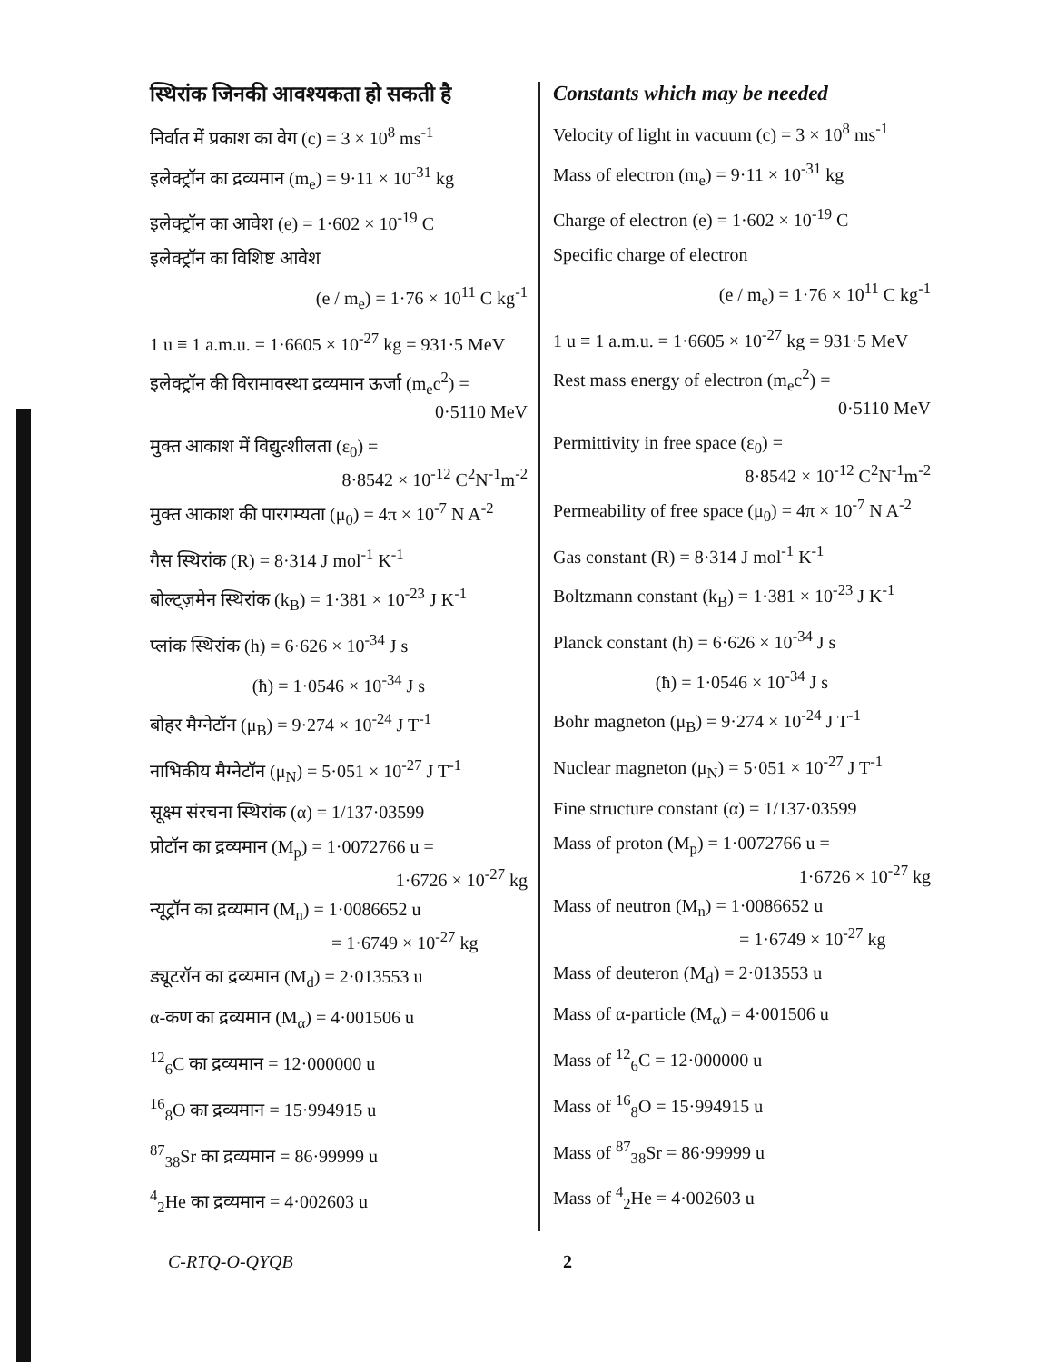स्थिरांक जिनकी आवश्यकता हो सकती है
निर्वात में प्रकाश का वेग (c) = 3 × 10<sup>8</sup> ms<sup>-1</sup>
इलेक्ट्रॉन का द्रव्यमान (m<sub>e</sub>) = 9·11 × 10<sup>-31</sup> kg
इलेक्ट्रॉन का आवेश (e) = 1·602 × 10<sup>-19</sup> C
इलेक्ट्रॉन का विशिष्ट आवेश
(e / m<sub>e</sub>) = 1·76 × 10<sup>11</sup> C kg<sup>-1</sup>
1 u ≡ 1 a.m.u. = 1·6605 × 10<sup>-27</sup> kg = 931·5 MeV
इलेक्ट्रॉन की विरामावस्था द्रव्यमान ऊर्जा (m<sub>e</sub>c<sup>2</sup>) =
0·5110 MeV
मुक्त आकाश में विद्युत्शीलता (ε<sub>0</sub>) =
8·8542 × 10<sup>-12</sup> C<sup>2</sup>N<sup>-1</sup>m<sup>-2</sup>
मुक्त आकाश की पारगम्यता (μ<sub>0</sub>) = 4π × 10<sup>-7</sup> N A<sup>-2</sup>
गैस स्थिरांक (R) = 8·314 J mol<sup>-1</sup> K<sup>-1</sup>
बोल्ट्ज़मेन स्थिरांक (k<sub>B</sub>) = 1·381 × 10<sup>-23</sup> J K<sup>-1</sup>
प्लांक स्थिरांक (h) = 6·626 × 10<sup>-34</sup> J s
(ħ) = 1·0546 × 10<sup>-34</sup> J s
बोहर मैग्नेटॉन (μ<sub>B</sub>) = 9·274 × 10<sup>-24</sup> J T<sup>-1</sup>
नाभिकीय मैग्नेटॉन (μ<sub>N</sub>) = 5·051 × 10<sup>-27</sup> J T<sup>-1</sup>
सूक्ष्म संरचना स्थिरांक (α) = 1/137·03599
प्रोटॉन का द्रव्यमान (M<sub>p</sub>) = 1·0072766 u =
1·6726 × 10<sup>-27</sup> kg
न्यूट्रॉन का द्रव्यमान (M<sub>n</sub>) = 1·0086652 u
= 1·6749 × 10<sup>-27</sup> kg
ड्यूटरॉन का द्रव्यमान (M<sub>d</sub>) = 2·013553 u
α-कण का द्रव्यमान (M<sub>α</sub>) = 4·001506 u
<sup>12</sup> <sub>6</sub>C का द्रव्यमान = 12·000000 u
<sup>16</sup> <sub>8</sub>O का द्रव्यमान = 15·994915 u
<sup>87</sup> <sub>38</sub>Sr का द्रव्यमान = 86·99999 u
<sup>4</sup> <sub>2</sub>He का द्रव्यमान = 4·002603 u
Constants which may be needed
Velocity of light in vacuum (c) = 3 × 10<sup>8</sup> ms<sup>-1</sup>
Mass of electron (m<sub>e</sub>) = 9·11 × 10<sup>-31</sup> kg
Charge of electron (e) = 1·602 × 10<sup>-19</sup> C
Specific charge of electron
(e / m<sub>e</sub>) = 1·76 × 10<sup>11</sup> C kg<sup>-1</sup>
1 u ≡ 1 a.m.u. = 1·6605 × 10<sup>-27</sup> kg = 931·5 MeV
Rest mass energy of electron (m<sub>e</sub>c<sup>2</sup>) =
0·5110 MeV
Permittivity in free space (ε<sub>0</sub>) =
8·8542 × 10<sup>-12</sup> C<sup>2</sup>N<sup>-1</sup>m<sup>-2</sup>
Permeability of free space (μ<sub>0</sub>) = 4π × 10<sup>-7</sup> N A<sup>-2</sup>
Gas constant (R) = 8·314 J mol<sup>-1</sup> K<sup>-1</sup>
Boltzmann constant (k<sub>B</sub>) = 1·381 × 10<sup>-23</sup> J K<sup>-1</sup>
Planck constant (h) = 6·626 × 10<sup>-34</sup> J s
(ħ) = 1·0546 × 10<sup>-34</sup> J s
Bohr magneton (μ<sub>B</sub>) = 9·274 × 10<sup>-24</sup> J T<sup>-1</sup>
Nuclear magneton (μ<sub>N</sub>) = 5·051 × 10<sup>-27</sup> J T<sup>-1</sup>
Fine structure constant (α) = 1/137·03599
Mass of proton (M<sub>p</sub>) = 1·0072766 u =
1·6726 × 10<sup>-27</sup> kg
Mass of neutron (M<sub>n</sub>) = 1·0086652 u
= 1·6749 × 10<sup>-27</sup> kg
Mass of deuteron (M<sub>d</sub>) = 2·013553 u
Mass of α-particle (M<sub>α</sub>) = 4·001506 u
Mass of <sup>12</sup><sub>6</sub>C = 12·000000 u
Mass of <sup>16</sup><sub>8</sub>O = 15·994915 u
Mass of <sup>87</sup><sub>38</sub>Sr = 86·99999 u
Mass of <sup>4</sup><sub>2</sub>He = 4·002603 u
C-RTQ-O-QYQB 2